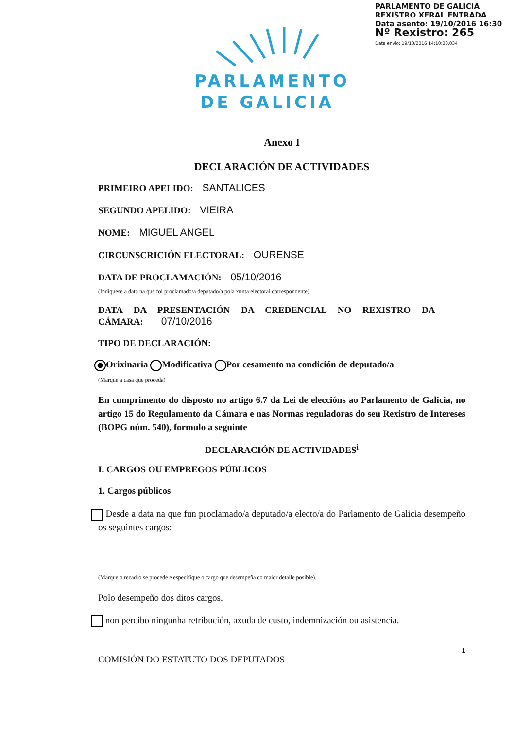PARLAMENTO DE GALICIA
REXISTRO XERAL ENTRADA
Data asento: 19/10/2016 16:30
Nº Rexistro: 265
Data envío: 19/10/2016 14:10:00.034
PARLAMENTO
DE GALICIA
Anexo I
DECLARACIÓN DE ACTIVIDADES
PRIMEIRO APELIDO: SANTALICES
SEGUNDO APELIDO: VIEIRA
NOME: MIGUEL ANGEL
CIRCUNSCRICIÓN ELECTORAL: OURENSE
DATA DE PROCLAMACIÓN: 05/10/2016
(Indíquese a data na que foi proclamado/a deputado/a pola xunta electoral correspondente)
DATA DA PRESENTACIÓN DA CREDENCIAL NO REXISTRO DA CÁMARA: 07/10/2016
TIPO DE DECLARACIÓN:
Orixinaria Modificativa Por cesamento na condición de deputado/a
(Marque a casa que proceda)
En cumprimento do disposto no artigo 6.7 da Lei de eleccións ao Parlamento de Galicia, no artigo 15 do Regulamento da Cámara e nas Normas reguladoras do seu Rexistro de Intereses (BOPG núm. 540), formulo a seguinte
DECLARACIÓN DE ACTIVIDADES<sup>i</sup>
I. CARGOS OU EMPREGOS PÚBLICOS
1. Cargos públicos
Desde a data na que fun proclamado/a deputado/a electo/a do Parlamento de Galicia desempeño os seguintes cargos:
(Marque o recadro se procede e especifique o cargo que desempeña co maior detalle posible).
Polo desempeño dos ditos cargos,
non percibo ningunha retribución, axuda de custo, indemnización ou asistencia.
1
COMISIÓN DO ESTATUTO DOS DEPUTADOS